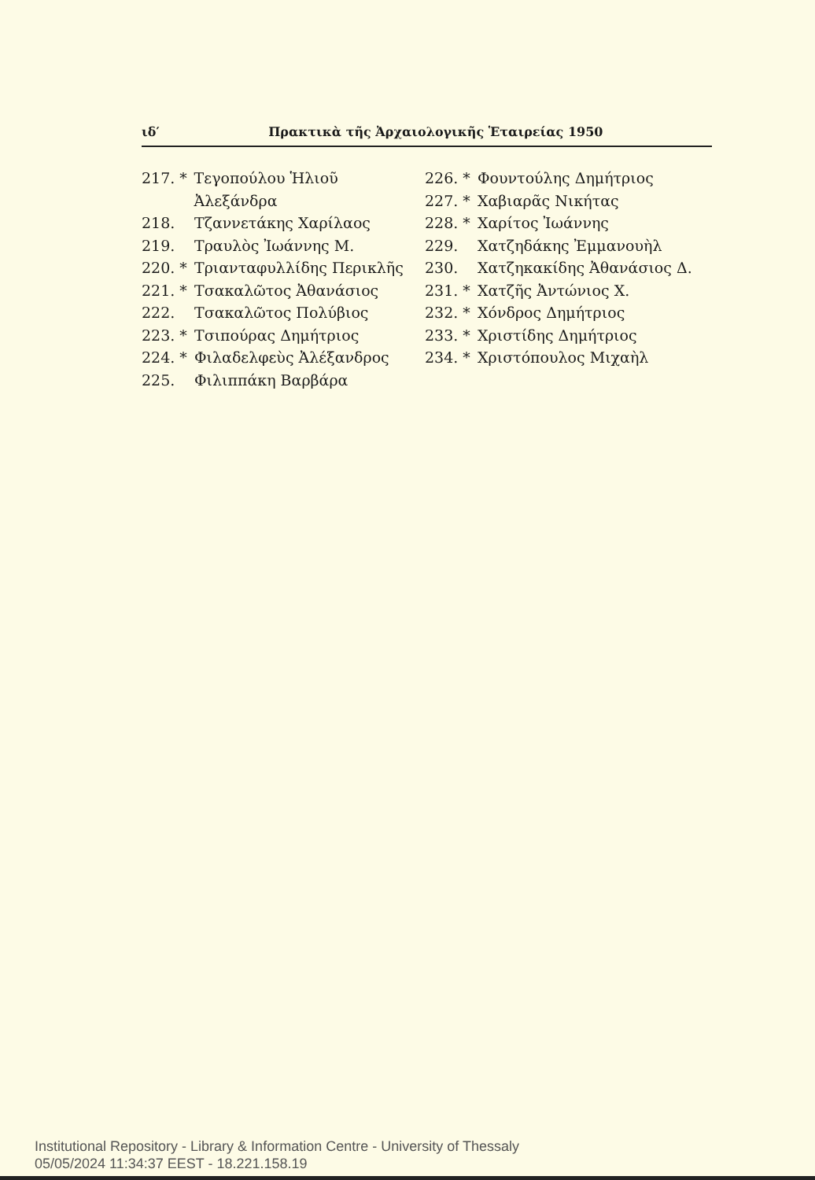ιδ′ Πρακτικὰ τῆς Ἀρχαιολογικῆς Ἑταιρείας 1950
217. * Τεγοπούλου Ἡλιοῦ Ἀλεξάνδρα
218. Τζαννετάκης Χαρίλαος
219. Τραυλὸς Ἰωάννης Μ.
220. * Τριανταφυλλίδης Περικλῆς
221. * Τσακαλῶτος Ἀθανάσιος
222. Τσακαλῶτος Πολύβιος
223. * Τσιπούρας Δημήτριος
224. * Φιλαδελφεὺς Ἀλέξανδρος
225. Φιλιππάκη Βαρβάρα
226. * Φουντούλης Δημήτριος
227. * Χαβιαρᾶς Νικήτας
228. * Χαρίτος Ἰωάννης
229. Χατζηδάκης Ἐμμανουὴλ
230. Χατζηκακίδης Ἀθανάσιος Δ.
231. * Χατζῆς Ἀντώνιος Χ.
232. * Χόνδρος Δημήτριος
233. * Χριστίδης Δημήτριος
234. * Χριστόπουλος Μιχαὴλ
Institutional Repository - Library & Information Centre - University of Thessaly
05/05/2024 11:34:37 EEST - 18.221.158.19